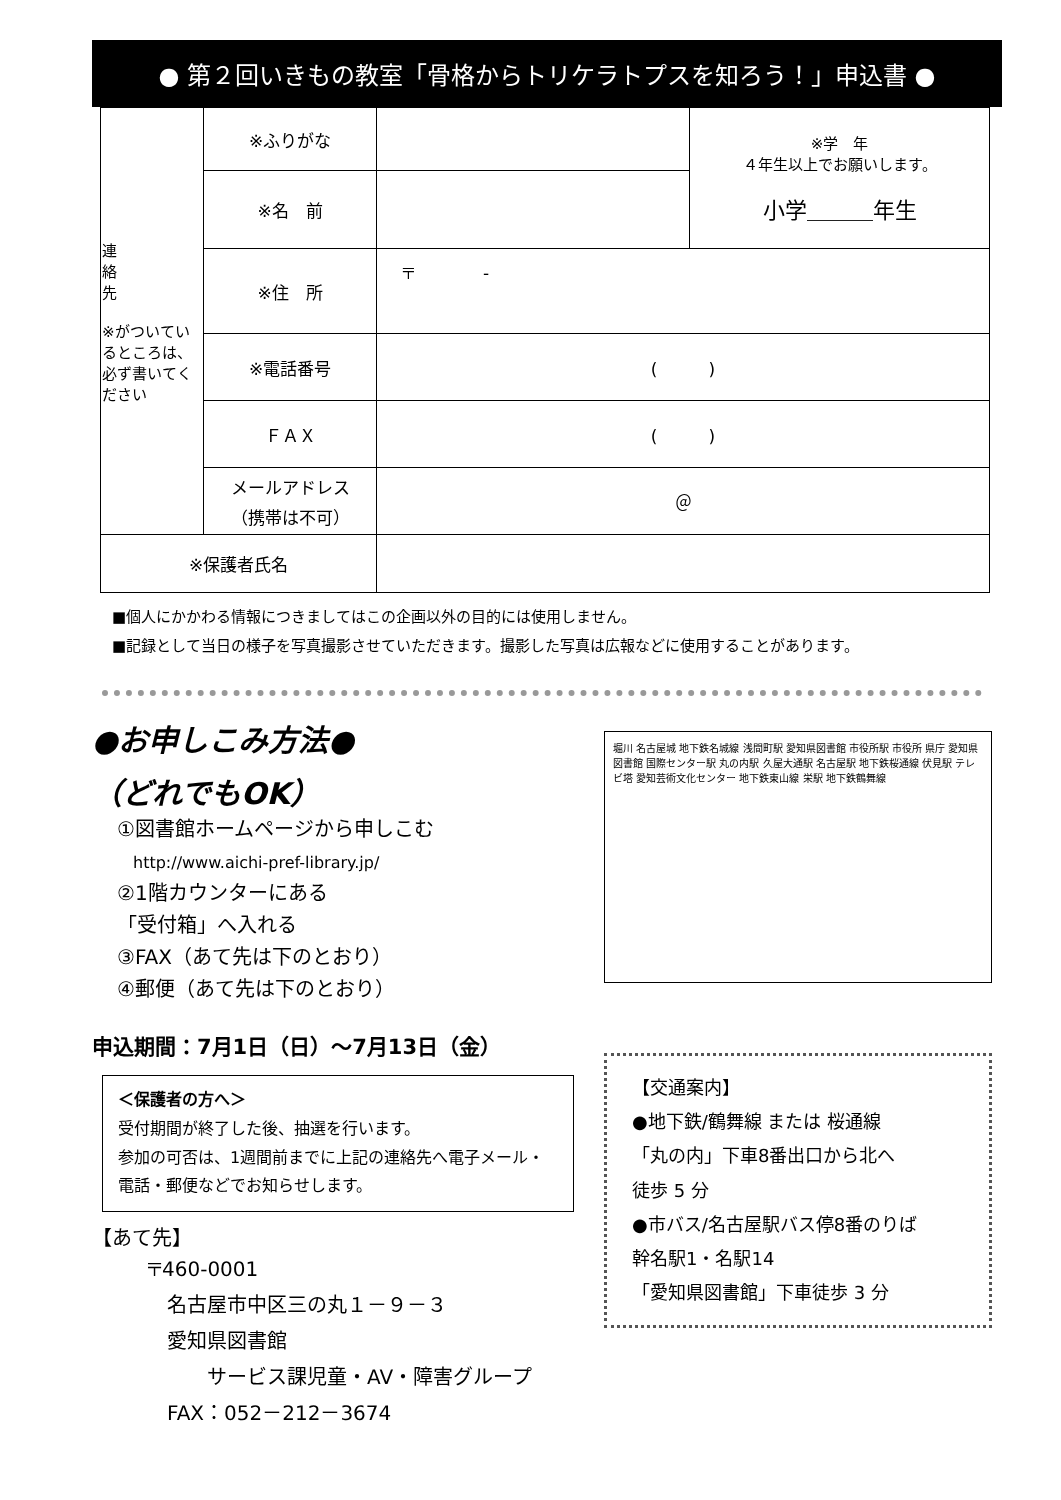● 第２回いきもの教室「骨格からトリケラトプスを知ろう！」申込書 ●
| 連 絡 先 ※がついているところは、必ず書いてください | ※ふりがな | | ※学 年 ４年生以上でお願いします。 小学＿＿＿年生 |
| | ※名 前 | | |
| | ※住 所 | 〒 - | |
| | ※電話番号 | ( ) | |
| | ＦＡＸ | ( ) | |
| | メールアドレス （携帯は不可） | ＠ | |
| ※保護者氏名 | | | |
■個人にかかわる情報につきましてはこの企画以外の目的には使用しません。
■記録として当日の様子を写真撮影させていただきます。撮影した写真は広報などに使用することがあります。
●お申しこみ方法●
（どれでもOK）
①図書館ホームページから申しこむ
　http://www.aichi-pref-library.jp/
②1階カウンターにある
「受付箱」へ入れる
③FAX（あて先は下のとおり）
④郵便（あて先は下のとおり）
申込期間：7月1日（日）～7月13日（金）
＜保護者の方へ＞
受付期間が終了した後、抽選を行います。
参加の可否は、1週間前までに上記の連絡先へ電子メール・電話・郵便などでお知らせします。
【あて先】
〒460-0001
　名古屋市中区三の丸１－９－３
　愛知県図書館
　　　サービス課児童・AV・障害グループ
　FAX：052－212－3674
堀川 名古屋城 地下鉄名城線 浅間町駅 愛知県図書館 市役所駅 市役所 県庁 愛知県図書館 国際センター駅 丸の内駅 久屋大通駅 名古屋駅 地下鉄桜通線 伏見駅 テレビ塔 愛知芸術文化センター 地下鉄東山線 栄駅 地下鉄鶴舞線
【交通案内】
●地下鉄/鶴舞線 または 桜通線
「丸の内」下車8番出口から北へ
徒歩 5 分
●市バス/名古屋駅バス停8番のりば
幹名駅1・名駅14
「愛知県図書館」下車徒歩 3 分